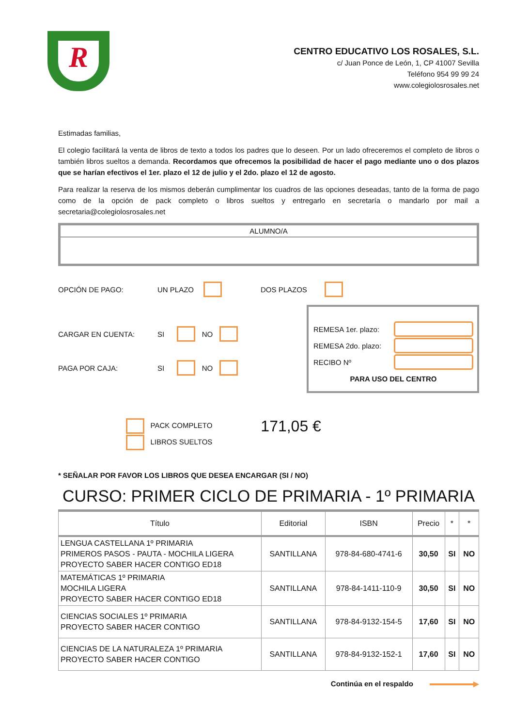R
CENTRO EDUCATIVO LOS ROSALES, S.L.
c/ Juan Ponce de León, 1, CP 41007 Sevilla
Teléfono 954 99 99 24
www.colegiolosrosales.net
Estimadas familias,
El colegio facilitará la venta de libros de texto a todos los padres que lo deseen. Por un lado ofreceremos el completo de libros o también libros sueltos a demanda. Recordamos que ofrecemos la posibilidad de hacer el pago mediante uno o dos plazos que se harían efectivos el 1er. plazo el 12 de julio y el 2do. plazo el 12 de agosto.
Para realizar la reserva de los mismos deberán cumplimentar los cuadros de las opciones deseadas, tanto de la forma de pago como de la opción de pack completo o libros sueltos y entregarlo en secretaría o mandarlo por mail a secretaria@colegiolosrosales.net
ALUMNO/A
OPCIÓN DE PAGO: UN PLAZO DOS PLAZOS
CARGAR EN CUENTA: SI NO
PAGA POR CAJA: SI NO
REMESA 1er. plazo:
REMESA 2do. plazo:
RECIBO Nº
PARA USO DEL CENTRO
PACK COMPLETO
LIBROS SUELTOS
171,05 €
* SEÑALAR POR FAVOR LOS LIBROS QUE DESEA ENCARGAR (SI / NO)
CURSO: PRIMER CICLO DE PRIMARIA - 1º PRIMARIA
| Título | Editorial | ISBN | Precio | * | * |
| --- | --- | --- | --- | --- | --- |
| LENGUA CASTELLANA 1º PRIMARIA PRIMEROS PASOS - PAUTA - MOCHILA LIGERA PROYECTO SABER HACER CONTIGO ED18 | SANTILLANA | 978-84-680-4741-6 | 30,50 | SI | NO |
| MATEMÁTICAS 1º PRIMARIA MOCHILA LIGERA PROYECTO SABER HACER CONTIGO ED18 | SANTILLANA | 978-84-1411-110-9 | 30,50 | SI | NO |
| CIENCIAS SOCIALES 1º PRIMARIA PROYECTO SABER HACER CONTIGO | SANTILLANA | 978-84-9132-154-5 | 17,60 | SI | NO |
| CIENCIAS DE LA NATURALEZA 1º PRIMARIA PROYECTO SABER HACER CONTIGO | SANTILLANA | 978-84-9132-152-1 | 17,60 | SI | NO |
Continúa en el respaldo ▶